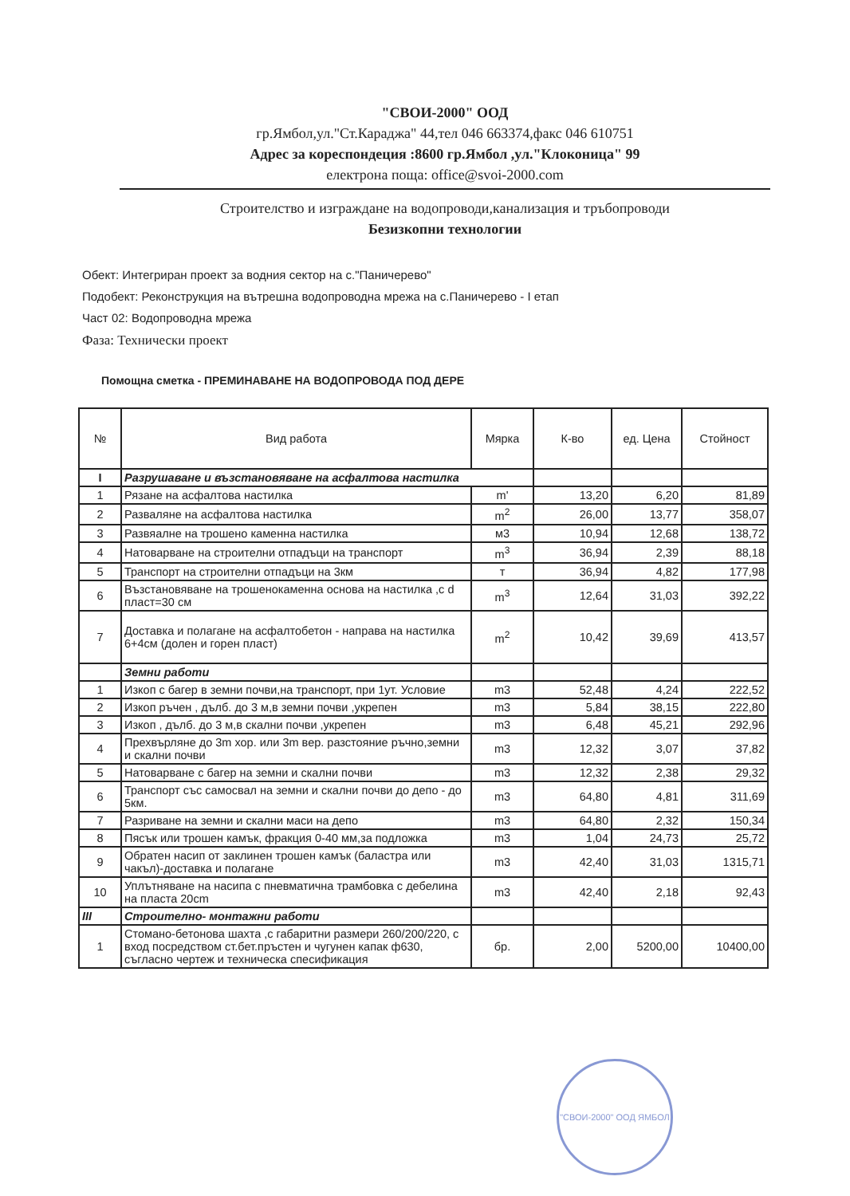"СВОИ-2000" ООД
гр.Ямбол,ул."Ст.Караджа" 44,тел 046 663374,факс 046 610751
Адрес за кореспондеция :8600 гр.Ямбол ,ул."Клоконица" 99
електрона поща: office@svoi-2000.com
Строителство и изграждане на водопроводи,канализация и тръбопроводи
Безизкопни технологии
Обект: Интегриран проект за водния сектор на с."Паничерево"
Подобект: Реконструкция на вътрешна водопроводна мрежа на с.Паничерево - I етап
Част 02: Водопроводна мрежа
Фаза: Технически проект
Помощна сметка - ПРЕМИНАВАНЕ НА ВОДОПРОВОДА ПОД ДЕРЕ
| № | Вид работа | Мярка | К-во | ед. Цена | Стойност |
| --- | --- | --- | --- | --- | --- |
| I | Разрушаване и възстановяване на асфалтова настилка | | | | |
| 1 | Рязане на асфалтова настилка | m' | 13,20 | 6,20 | 81,89 |
| 2 | Разваляне на асфалтова настилка | m<sup>2</sup> | 26,00 | 13,77 | 358,07 |
| 3 | Развяалне на трошено каменна настилка | м3 | 10,94 | 12,68 | 138,72 |
| 4 | Натоварване на строителни отпадъци на транспорт | m<sup>3</sup> | 36,94 | 2,39 | 88,18 |
| 5 | Транспорт на строителни отпадъци на 3км | т | 36,94 | 4,82 | 177,98 |
| 6 | Възстановяване на трошенокаменна основа на настилка ,с d пласт=30 см | m<sup>3</sup> | 12,64 | 31,03 | 392,22 |
| 7 | Доставка и полагане на асфалтобетон - направа на настилка 6+4см (долен и горен пласт) | m<sup>2</sup> | 10,42 | 39,69 | 413,57 |
| | Земни работи | | | | |
| 1 | Изкоп с багер в земни почви,на транспорт, при 1ут. Условие | m3 | 52,48 | 4,24 | 222,52 |
| 2 | Изкоп ръчен , дълб. до 3 м,в земни почви ,укрепен | m3 | 5,84 | 38,15 | 222,80 |
| 3 | Изкоп , дълб. до 3 м,в скални почви ,укрепен | m3 | 6,48 | 45,21 | 292,96 |
| 4 | Прехвърляне до 3m хор. или 3m вер. разстояние ръчно,земни и скални почви | m3 | 12,32 | 3,07 | 37,82 |
| 5 | Натоварване с багер на земни и скални почви | m3 | 12,32 | 2,38 | 29,32 |
| 6 | Транспорт със самосвал на земни и скални почви до депо - до 5км. | m3 | 64,80 | 4,81 | 311,69 |
| 7 | Разриване на земни и скални маси на депо | m3 | 64,80 | 2,32 | 150,34 |
| 8 | Пясък или трошен камък, фракция 0-40 мм,за подложка | m3 | 1,04 | 24,73 | 25,72 |
| 9 | Обратен насип от заклинен трошен камък (баластра или чакъл)-доставка и полагане | m3 | 42,40 | 31,03 | 1315,71 |
| 10 | Уплътняване на насипа с пневматична трамбовка с дебелина на пласта 20cm | m3 | 42,40 | 2,18 | 92,43 |
| III | Строително- монтажни работи | | | | |
| 1 | Стомано-бетонова шахта ,с габаритни размери 260/200/220, с вход посредством ст.бет.пръстен и чугунен капак ф630, съгласно чертеж и техническа спесификация | бр. | 2,00 | 5200,00 | 10400,00 |
"СВОИ-2000" ООД ЯМБОЛ